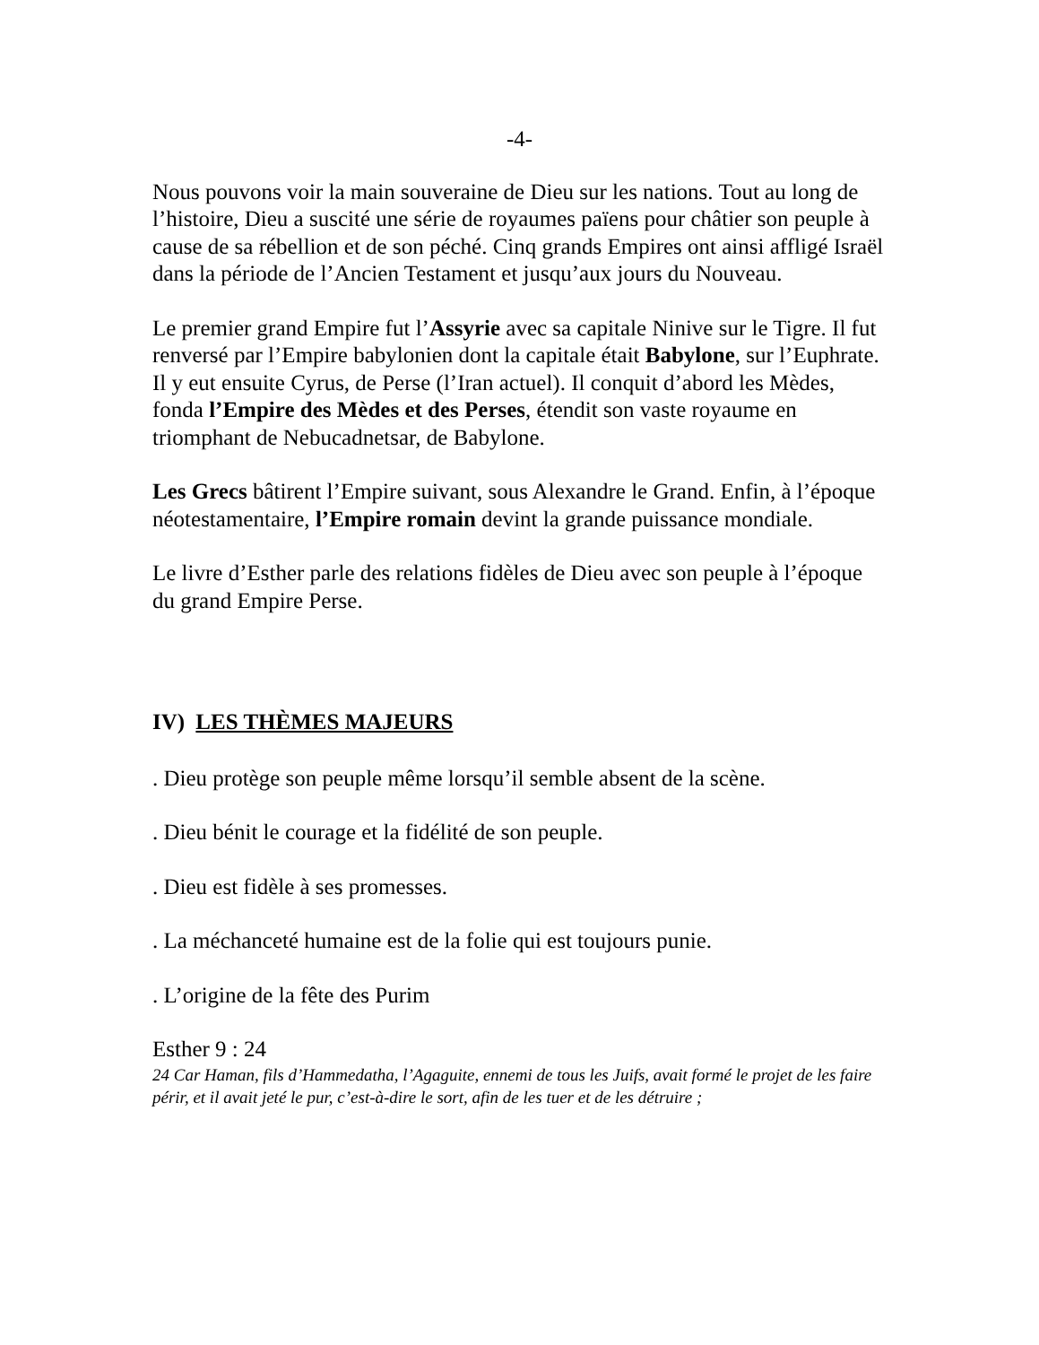-4-
Nous pouvons voir la main souveraine de Dieu sur les nations. Tout au long de l’histoire, Dieu a suscité une série de royaumes païens pour châtier son peuple à cause de sa rébellion et de son péché. Cinq grands Empires ont ainsi affligé Israël dans la période de l’Ancien Testament et jusqu’aux jours du Nouveau.
Le premier grand Empire fut l’Assyrie avec sa capitale Ninive sur le Tigre. Il fut renversé par l’Empire babylonien dont la capitale était Babylone, sur l’Euphrate. Il y eut ensuite Cyrus, de Perse (l’Iran actuel). Il conquit d’abord les Mèdes, fonda l’Empire des Mèdes et des Perses, étendit son vaste royaume en triomphant de Nebucadnetsar, de Babylone.
Les Grecs bâtirent l’Empire suivant, sous Alexandre le Grand. Enfin, à l’époque néotestamentaire, l’Empire romain devint la grande puissance mondiale.
Le livre d’Esther parle des relations fidèles de Dieu avec son peuple à l’époque du grand Empire Perse.
IV) LES THÈMES MAJEURS
. Dieu protège son peuple même lorsqu’il semble absent de la scène.
. Dieu bénit le courage et la fidélité de son peuple.
. Dieu est fidèle à ses promesses.
. La méchanceté humaine est de la folie qui est toujours punie.
. L’origine de la fête des Purim
Esther 9 : 24
24 Car Haman, fils d’Hammedatha, l’Agaguite, ennemi de tous les Juifs, avait formé le projet de les faire périr, et il avait jeté le pur, c’est-à-dire le sort, afin de les tuer et de les détruire ;